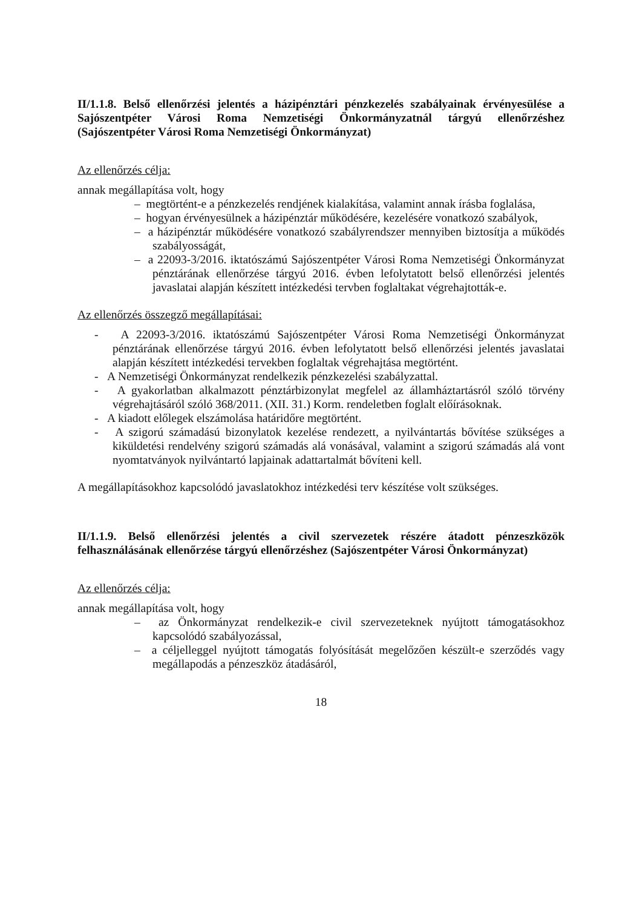II/1.1.8. Belső ellenőrzési jelentés a házipénztári pénzkezelés szabályainak érvényesülése a Sajószentpéter Városi Roma Nemzetiségi Önkormányzatnál tárgyú ellenőrzéshez (Sajószentpéter Városi Roma Nemzetiségi Önkormányzat)
Az ellenőrzés célja:
annak megállapítása volt, hogy
– megtörtént-e a pénzkezelés rendjének kialakítása, valamint annak írásba foglalása,
– hogyan érvényesülnek a házipénztár működésére, kezelésére vonatkozó szabályok,
– a házipénztár működésére vonatkozó szabályrendszer mennyiben biztosítja a működés szabályosságát,
– a 22093-3/2016. iktatószámú Sajószentpéter Városi Roma Nemzetiségi Önkormányzat pénztárának ellenőrzése tárgyú 2016. évben lefolytatott belső ellenőrzési jelentés javaslatai alapján készített intézkedési tervben foglaltakat végrehajtották-e.
Az ellenőrzés összegző megállapításai:
- A 22093-3/2016. iktatószámú Sajószentpéter Városi Roma Nemzetiségi Önkormányzat pénztárának ellenőrzése tárgyú 2016. évben lefolytatott belső ellenőrzési jelentés javaslatai alapján készített intézkedési tervekben foglaltak végrehajtása megtörtént.
- A Nemzetiségi Önkormányzat rendelkezik pénzkezelési szabályzattal.
- A gyakorlatban alkalmazott pénztárbizonylat megfelel az államháztartásról szóló törvény végrehajtásáról szóló 368/2011. (XII. 31.) Korm. rendeletben foglalt előírásoknak.
- A kiadott előlegek elszámolása határidőre megtörtént.
- A szigorú számadású bizonylatok kezelése rendezett, a nyilvántartás bővítése szükséges a kiküldetési rendelvény szigorú számadás alá vonásával, valamint a szigorú számadás alá vont nyomtatványok nyilvántartó lapjainak adattartalmát bővíteni kell.
A megállapításokhoz kapcsolódó javaslatokhoz intézkedési terv készítése volt szükséges.
II/1.1.9. Belső ellenőrzési jelentés a civil szervezetek részére átadott pénzeszközök felhasználásának ellenőrzése tárgyú ellenőrzéshez (Sajószentpéter Városi Önkormányzat)
Az ellenőrzés célja:
annak megállapítása volt, hogy
– az Önkormányzat rendelkezik-e civil szervezeteknek nyújtott támogatásokhoz kapcsolódó szabályozással,
– a céljelleggel nyújtott támogatás folyósítását megelőzően készült-e szerződés vagy megállapodás a pénzeszköz átadásáról,
18